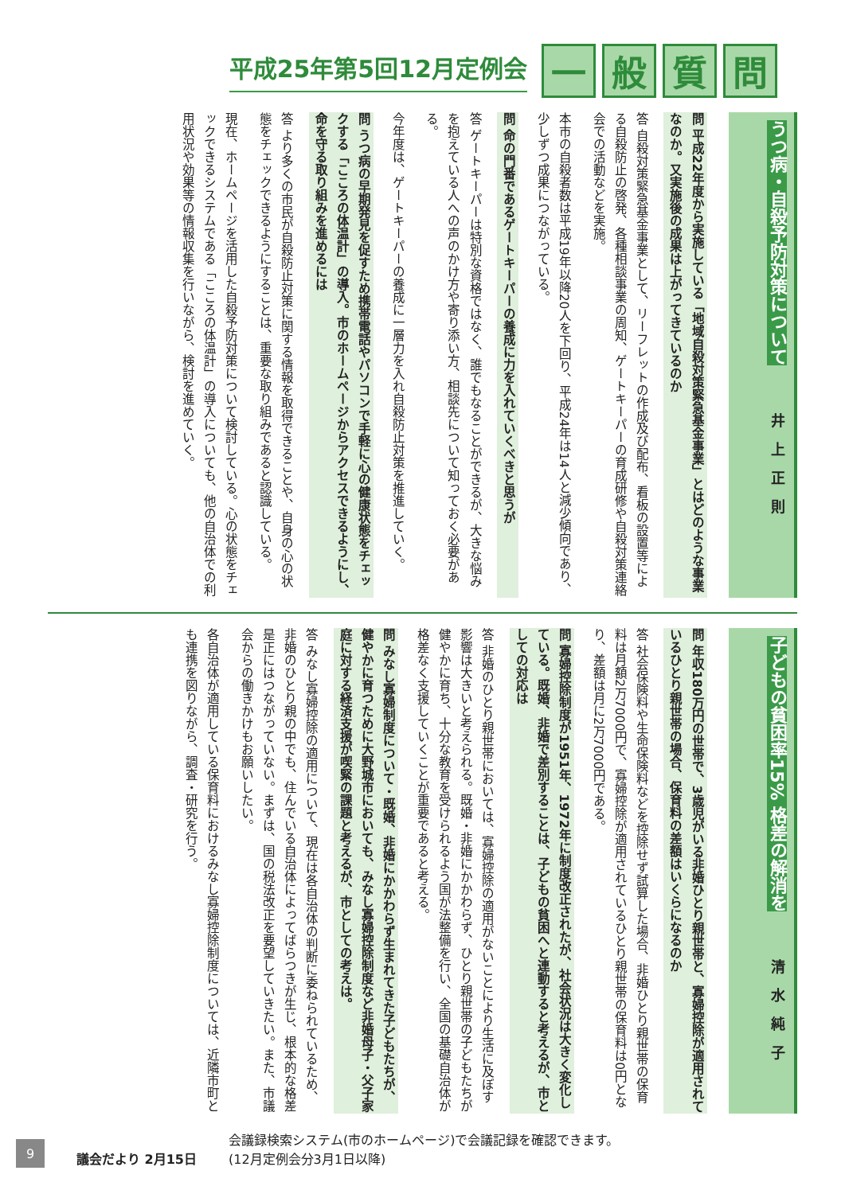平成25年第5回12月定例会
一 般 質 問
うつ病・自殺予防対策について 井上正則
問 平成22年度から実施している「地域自殺対策緊急基金事業」とはどのような事業なのか。又実施後の成果は上がってきているのか
答 自殺対策緊急基金事業として、リーフレットの作成及び配布、看板の設置等による自殺防止の啓発、各種相談事業の周知、ゲートキーパーの育成研修や自殺対策連絡会での活動などを実施。
本市の自殺者数は平成19年以降20人を下回り、平成24年は14人と減少傾向であり、少しずつ成果につながっている。
問 命の門番であるゲートキーパーの養成に力を入れていくべきと思うが
答 ゲートキーパーは特別な資格ではなく、誰でもなることができるが、大きな悩みを抱えている人への声のかけ方や寄り添い方、相談先について知っておく必要がある。
今年度は、ゲートキーパーの養成に一層力を入れ自殺防止対策を推進していく。
問 うつ病の早期発見を促すため携帯電話やパソコンで手軽に心の健康状態をチェックする「こころの体温計」の導入。市のホームページからアクセスできるようにし、命を守る取り組みを進めるには
答 より多くの市民が自殺防止対策に関する情報を取得できることや、自身の心の状態をチェックできるようにすることは、重要な取り組みであると認識している。
現在、ホームページを活用した自殺予防対策について検討している。心の状態をチェックできるシステムである「こころの体温計」の導入についても、他の自治体での利用状況や効果等の情報収集を行いながら、検討を進めていく。
子どもの貧困率15% 格差の解消を 清水純子
問 年収180万円の世帯で、3歳児がいる非婚ひとり親世帯と、寡婦控除が適用されているひとり親世帯の場合、保育料の差額はいくらになるのか
答 社会保険料や生命保険料などを控除せず試算した場合、非婚ひとり親世帯の保育料は月額2万7000円で、寡婦控除が適用されているひとり親世帯の保育料は0円となり、差額は月に2万7000円である。
問 寡婦控除制度が1951年、1972年に制度改正されたが、社会状況は大きく変化している。既婚、非婚で差別することは、子どもの貧困へと連動すると考えるが、市としての対応は
答 非婚のひとり親世帯においては、寡婦控除の適用がないことにより生活に及ぼす影響は大きいと考えられる。既婚・非婚にかかわらず、ひとり親世帯の子どもたちが健やかに育ち、十分な教育を受けられるよう国が法整備を行い、全国の基礎自治体が格差なく支援していくことが重要であると考える。
問 みなし寡婦制度について・既婚、非婚にかかわらず生まれてきた子どもたちが、健やかに育つために大野城市においても、みなし寡婦控除制度など非婚母子・父子家庭に対する経済支援が喫緊の課題と考えるが、市としての考えは。
答 みなし寡婦控除の適用について、現在は各自治体の判断に委ねられているため、非婚のひとり親の中でも、住んでいる自治体によってばらつきが生じ、根本的な格差是正にはつながっていない。まずは、国の税法改正を要望していきたい。また、市議会からの働きかけもお願いしたい。
各自治体が適用している保育料におけるみなし寡婦控除制度については、近隣市町とも連携を図りながら、調査・研究を行う。
9
議会だより 2月15日
会議録検索システム(市のホームページ)で会議記録を確認できます。
(12月定例会分3月1日以降)